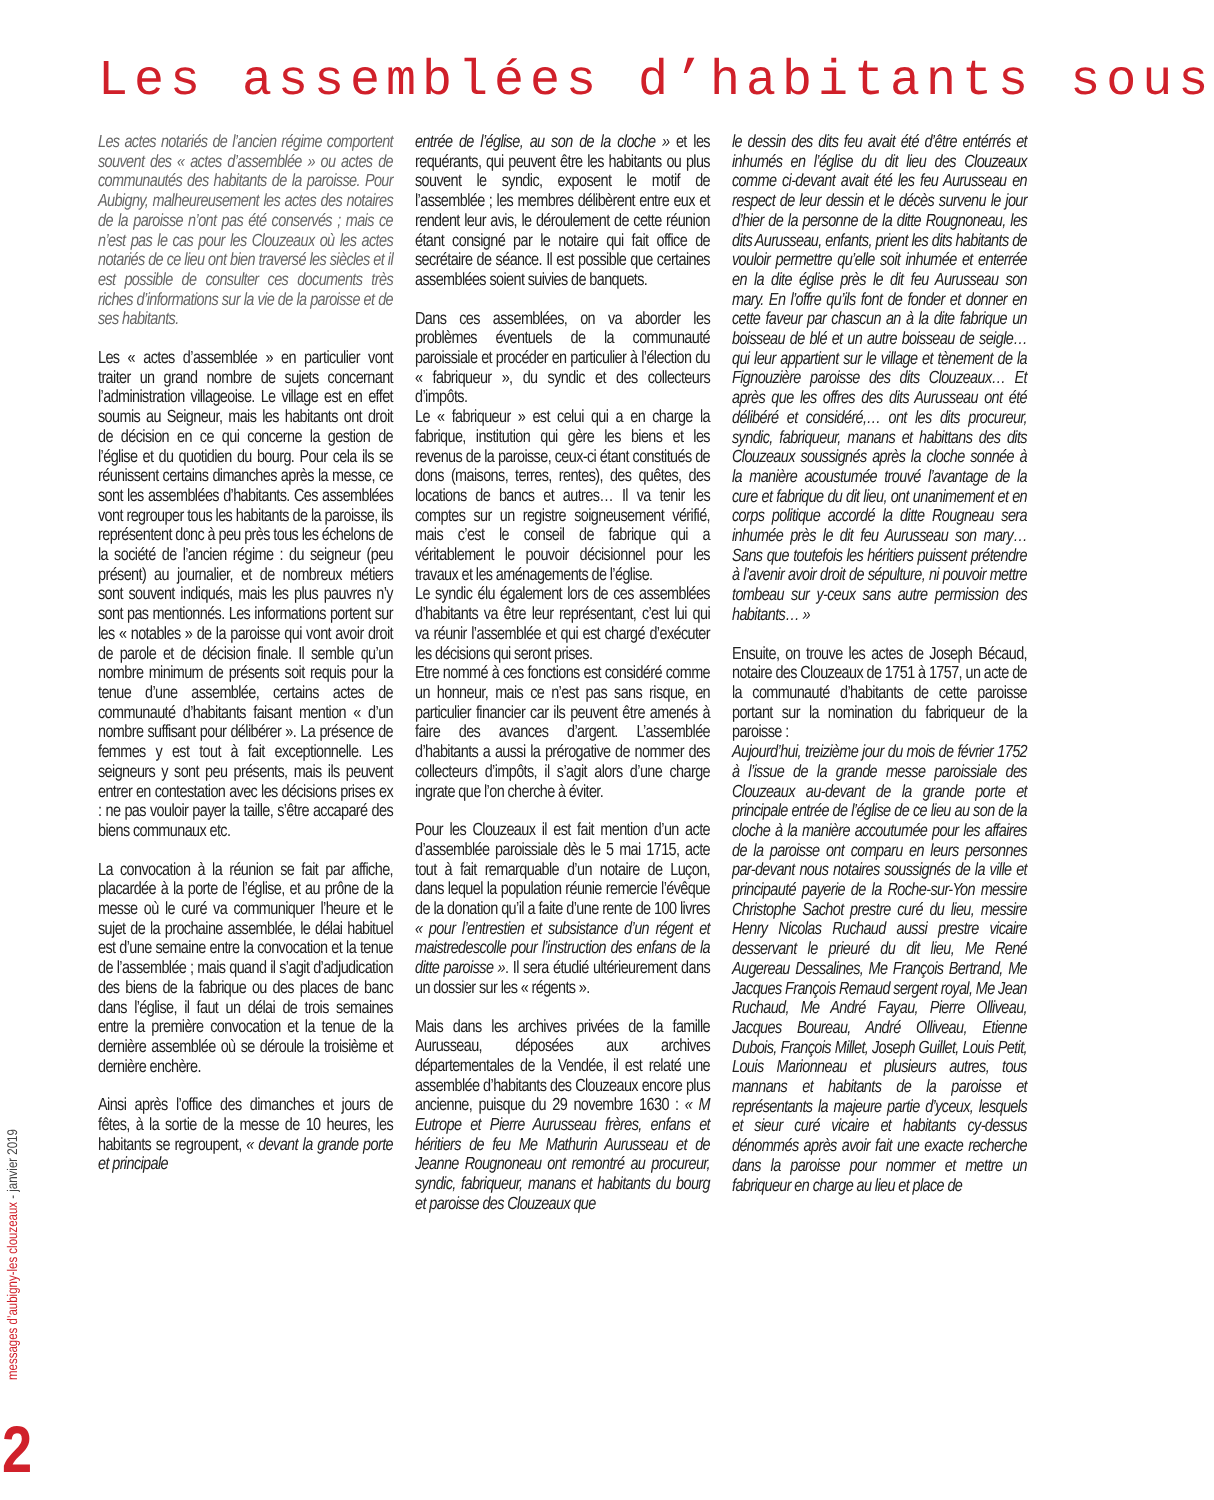Les assemblées d’habitants sous
Les actes notariés de l’ancien régime comportent souvent des « actes d’assemblée » ou actes de communautés des habitants de la paroisse. Pour Aubigny, malheureusement les actes des notaires de la paroisse n’ont pas été conservés ; mais ce n’est pas le cas pour les Clouzeaux où les actes notariés de ce lieu ont bien traversé les siècles et il est possible de consulter ces documents très riches d’informations sur la vie de la paroisse et de ses habitants.
Les « actes d’assemblée » en particulier vont traiter un grand nombre de sujets concernant l’administration villageoise. Le village est en effet soumis au Seigneur, mais les habitants ont droit de décision en ce qui concerne la gestion de l’église et du quotidien du bourg. Pour cela ils se réunissent certains dimanches après la messe, ce sont les assemblées d’habitants. Ces assemblées vont regrouper tous les habitants de la paroisse, ils représentent donc à peu près tous les échelons de la société de l’ancien régime : du seigneur (peu présent) au journalier, et de nombreux métiers sont souvent indiqués, mais les plus pauvres n’y sont pas mentionnés. Les informations portent sur les « notables » de la paroisse qui vont avoir droit de parole et de décision finale. Il semble qu’un nombre minimum de présents soit requis pour la tenue d’une assemblée, certains actes de communauté d’habitants faisant mention « d’un nombre suffisant pour délibérer ». La présence de femmes y est tout à fait exceptionnelle. Les seigneurs y sont peu présents, mais ils peuvent entrer en contestation avec les décisions prises ex : ne pas vouloir payer la taille, s’être accaparé des biens communaux etc.
La convocation à la réunion se fait par affiche, placardée à la porte de l’église, et au prône de la messe où le curé va communiquer l’heure et le sujet de la prochaine assemblée, le délai habituel est d’une semaine entre la convocation et la tenue de l’assemblée ; mais quand il s’agit d’adjudication des biens de la fabrique ou des places de banc dans l’église, il faut un délai de trois semaines entre la première convocation et la tenue de la dernière assemblée où se déroule la troisième et dernière enchère.
Ainsi après l’office des dimanches et jours de fêtes, à la sortie de la messe de 10 heures, les habitants se regroupent, « devant la grande porte et principale
entrée de l’église, au son de la cloche » et les requérants, qui peuvent être les habitants ou plus souvent le syndic, exposent le motif de l’assemblée ; les membres délibèrent entre eux et rendent leur avis, le déroulement de cette réunion étant consigné par le notaire qui fait office de secrétaire de séance. Il est possible que certaines assemblées soient suivies de banquets.
Dans ces assemblées, on va aborder les problèmes éventuels de la communauté paroissiale et procéder en particulier à l’élection du « fabriqueur », du syndic et des collecteurs d’impôts.
Le « fabriqueur » est celui qui a en charge la fabrique, institution qui gère les biens et les revenus de la paroisse, ceux-ci étant constitués de dons (maisons, terres, rentes), des quêtes, des locations de bancs et autres… Il va tenir les comptes sur un registre soigneusement vérifié, mais c’est le conseil de fabrique qui a véritablement le pouvoir décisionnel pour les travaux et les aménagements de l’église.
Le syndic élu également lors de ces assemblées d’habitants va être leur représentant, c’est lui qui va réunir l’assemblée et qui est chargé d’exécuter les décisions qui seront prises.
Etre nommé à ces fonctions est considéré comme un honneur, mais ce n’est pas sans risque, en particulier financier car ils peuvent être amenés à faire des avances d’argent. L’assemblée d’habitants a aussi la prérogative de nommer des collecteurs d’impôts, il s’agit alors d’une charge ingrate que l’on cherche à éviter.
Pour les Clouzeaux il est fait mention d’un acte d’assemblée paroissiale dès le 5 mai 1715, acte tout à fait remarquable d’un notaire de Luçon, dans lequel la population réunie remercie l’évêque de la donation qu’il a faite d’une rente de 100 livres « pour l’entrestien et subsistance d’un régent et maistredescolle pour l’instruction des enfans de la ditte paroisse ». Il sera étudié ultérieurement dans un dossier sur les « régents ».
Mais dans les archives privées de la famille Aurusseau, déposées aux archives départementales de la Vendée, il est relaté une assemblée d’habitants des Clouzeaux encore plus ancienne, puisque du 29 novembre 1630 : « M Eutrope et Pierre Aurusseau frères, enfans et héritiers de feu Me Mathurin Aurusseau et de Jeanne Rougnoneau ont remontré au procureur, syndic, fabriqueur, manans et habitants du bourg et paroisse des Clouzeaux que
le dessin des dits feu avait été d’être entérrés et inhumés en l’église du dit lieu des Clouzeaux comme ci-devant avait été les feu Aurusseau en respect de leur dessin et le décès survenu le jour d’hier de la personne de la ditte Rougnoneau, les dits Aurusseau, enfants, prient les dits habitants de vouloir permettre qu’elle soit inhumée et enterrée en la dite église près le dit feu Aurusseau son mary. En l’offre qu’ils font de fonder et donner en cette faveur par chascun an à la dite fabrique un boisseau de blé et un autre boisseau de seigle… qui leur appartient sur le village et tènement de la Fignouzière paroisse des dits Clouzeaux… Et après que les offres des dits Aurusseau ont été délibéré et considéré,… ont les dits procureur, syndic, fabriqueur, manans et habittans des dits Clouzeaux soussignés après la cloche sonnée à la manière acoustumée trouvé l’avantage de la cure et fabrique du dit lieu, ont unanimement et en corps politique accordé la ditte Rougneau sera inhumée près le dit feu Aurusseau son mary… Sans que toutefois les héritiers puissent prétendre à l’avenir avoir droit de sépulture, ni pouvoir mettre tombeau sur y-ceux sans autre permission des habitants… »
Ensuite, on trouve les actes de Joseph Bécaud, notaire des Clouzeaux de 1751 à 1757, un acte de la communauté d’habitants de cette paroisse portant sur la nomination du fabriqueur de la paroisse :
Aujourd’hui, treizième jour du mois de février 1752 à l’issue de la grande messe paroissiale des Clouzeaux au-devant de la grande porte et principale entrée de l’église de ce lieu au son de la cloche à la manière accoutumée pour les affaires de la paroisse ont comparu en leurs personnes par-devant nous notaires soussignés de la ville et principauté payerie de la Roche-sur-Yon messire Christophe Sachot prestre curé du lieu, messire Henry Nicolas Ruchaud aussi prestre vicaire desservant le prieuré du dit lieu, Me René Augereau Dessalines, Me François Bertrand, Me Jacques François Remaud sergent royal, Me Jean Ruchaud, Me André Fayau, Pierre Olliveau, Jacques Boureau, André Olliveau, Etienne Dubois, François Millet, Joseph Guillet, Louis Petit, Louis Marionneau et plusieurs autres, tous mannans et habitants de la paroisse et représentants la majeure partie d’yceux, lesquels et sieur curé vicaire et habitants cy-dessus dénommés après avoir fait une exacte recherche dans la paroisse pour nommer et mettre un fabriqueur en charge au lieu et place de
messages d’aubigny-les clouzeaux - janvier 2019
2